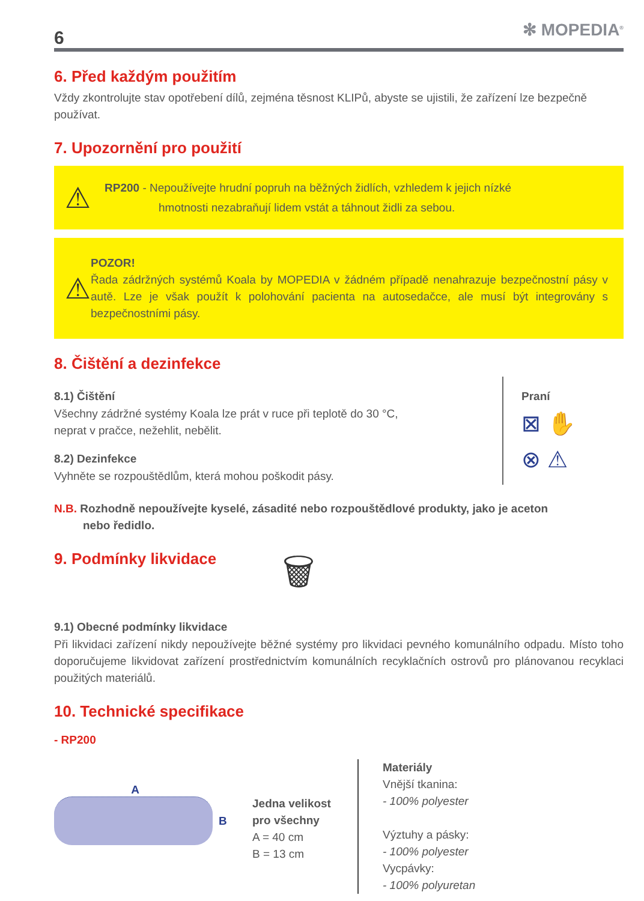6 ✻ MOPEDIA<sup>®</sup>
6. Před každým použitím
Vždy zkontrolujte stav opotřebení dílů, zejména těsnost KLIPů, abyste se ujistili, že zařízení lze bezpečně používat.
7. Upozornění pro použití
⚠
RP200 - Nepoužívejte hrudní popruh na běžných židlích, vzhledem k jejich nízké
hmotnosti nezabraňují lidem vstát a táhnout židli za sebou.
⚠
POZOR!
Řada zádržných systémů Koala by MOPEDIA v žádném případě nenahrazuje bezpečnostní pásy v autě. Lze je však použít k polohování pacienta na autosedačce, ale musí být integrovány s bezpečnostními pásy.
8. Čištění a dezinfekce
8.1) Čištění
Všechny zádržné systémy Koala lze prát v ruce při teplotě do 30 °C,
neprat v pračce, nežehlit, nebělit.
8.2) Dezinfekce
Vyhněte se rozpouštědlům, která mohou poškodit pásy.
Praní
⊠ ✋
⊗ ⚠
N.B. Rozhodně nepoužívejte kyselé, zásadité nebo rozpouštědlové produkty, jako je aceton
nebo ředidlo.
9. Podmínky likvidace
🗑
9.1) Obecné podmínky likvidace
Při likvidaci zařízení nikdy nepoužívejte běžné systémy pro likvidaci pevného komunálního odpadu. Místo toho doporučujeme likvidovat zařízení prostřednictvím komunálních recyklačních ostrovů pro plánovanou recyklaci použitých materiálů.
10. Technické specifikace
- RP200
A
B
Jedna velikost
pro všechny
A = 40 cm
B = 13 cm
Materiály
Vnější tkanina:
- 100% polyester
Výztuhy a pásky:
- 100% polyester
Vycpávky:
- 100% polyuretan